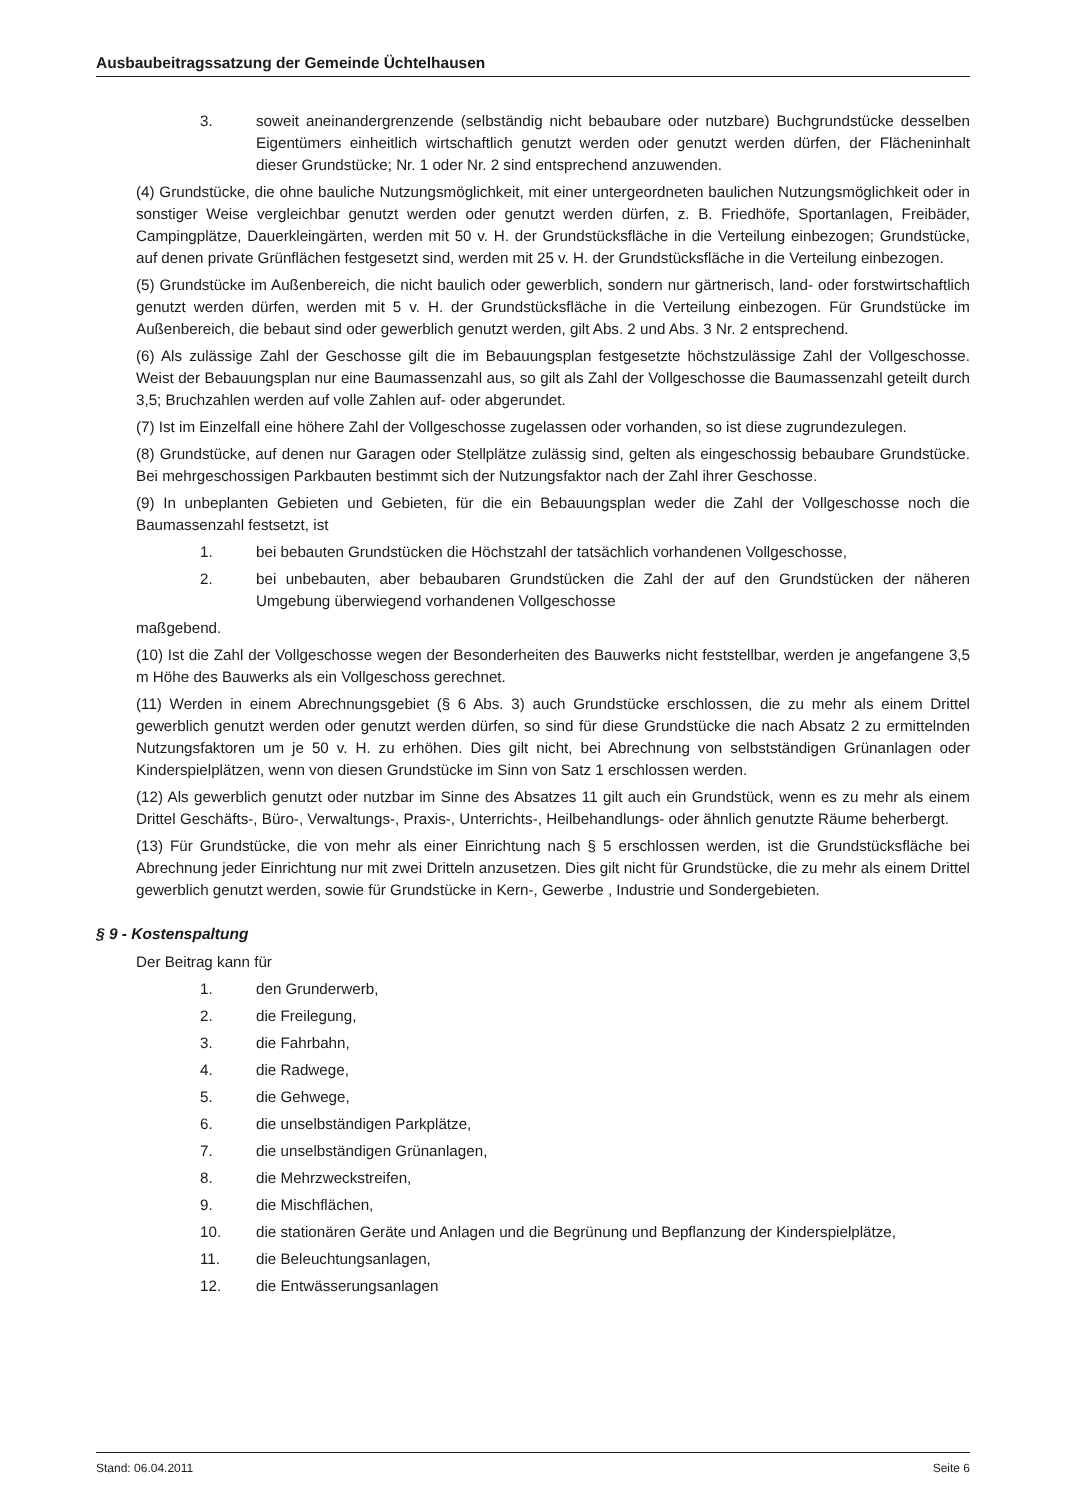Ausbaubeitragssatzung der Gemeinde Üchtelhausen
3. soweit aneinandergrenzende (selbständig nicht bebaubare oder nutzbare) Buchgrundstücke desselben Eigentümers einheitlich wirtschaftlich genutzt werden oder genutzt werden dürfen, der Flächeninhalt dieser Grundstücke; Nr. 1 oder Nr. 2 sind entsprechend anzuwenden.
(4) Grundstücke, die ohne bauliche Nutzungsmöglichkeit, mit einer untergeordneten baulichen Nutzungsmöglichkeit oder in sonstiger Weise vergleichbar genutzt werden oder genutzt werden dürfen, z. B. Friedhöfe, Sportanlagen, Freibäder, Campingplätze, Dauerkleingärten, werden mit 50 v. H. der Grundstücksfläche in die Verteilung einbezogen; Grundstücke, auf denen private Grünflächen festgesetzt sind, werden mit 25 v. H. der Grundstücksfläche in die Verteilung einbezogen.
(5) Grundstücke im Außenbereich, die nicht baulich oder gewerblich, sondern nur gärtnerisch, land- oder forstwirtschaftlich genutzt werden dürfen, werden mit 5 v. H. der Grundstücksfläche in die Verteilung einbezogen. Für Grundstücke im Außenbereich, die bebaut sind oder gewerblich genutzt werden, gilt Abs. 2 und Abs. 3 Nr. 2 entsprechend.
(6) Als zulässige Zahl der Geschosse gilt die im Bebauungsplan festgesetzte höchstzulässige Zahl der Vollgeschosse. Weist der Bebauungsplan nur eine Baumassenzahl aus, so gilt als Zahl der Vollgeschosse die Baumassenzahl geteilt durch 3,5; Bruchzahlen werden auf volle Zahlen auf- oder abgerundet.
(7) Ist im Einzelfall eine höhere Zahl der Vollgeschosse zugelassen oder vorhanden, so ist diese zugrundezulegen.
(8) Grundstücke, auf denen nur Garagen oder Stellplätze zulässig sind, gelten als eingeschossig bebaubare Grundstücke. Bei mehrgeschossigen Parkbauten bestimmt sich der Nutzungsfaktor nach der Zahl ihrer Geschosse.
(9) In unbeplanten Gebieten und Gebieten, für die ein Bebauungsplan weder die Zahl der Vollgeschosse noch die Baumassenzahl festsetzt, ist
1. bei bebauten Grundstücken die Höchstzahl der tatsächlich vorhandenen Vollgeschosse,
2. bei unbebauten, aber bebaubaren Grundstücken die Zahl der auf den Grundstücken der näheren Umgebung überwiegend vorhandenen Vollgeschosse
maßgebend.
(10) Ist die Zahl der Vollgeschosse wegen der Besonderheiten des Bauwerks nicht feststellbar, werden je angefangene 3,5 m Höhe des Bauwerks als ein Vollgeschoss gerechnet.
(11) Werden in einem Abrechnungsgebiet (§ 6 Abs. 3) auch Grundstücke erschlossen, die zu mehr als einem Drittel gewerblich genutzt werden oder genutzt werden dürfen, so sind für diese Grundstücke die nach Absatz 2 zu ermittelnden Nutzungsfaktoren um je 50 v. H. zu erhöhen. Dies gilt nicht, bei Abrechnung von selbstständigen Grünanlagen oder Kinderspielplätzen, wenn von diesen Grundstücke im Sinn von Satz 1 erschlossen werden.
(12) Als gewerblich genutzt oder nutzbar im Sinne des Absatzes 11 gilt auch ein Grundstück, wenn es zu mehr als einem Drittel Geschäfts-, Büro-, Verwaltungs-, Praxis-, Unterrichts-, Heilbehandlungs- oder ähnlich genutzte Räume beherbergt.
(13) Für Grundstücke, die von mehr als einer Einrichtung nach § 5 erschlossen werden, ist die Grundstücksfläche bei Abrechnung jeder Einrichtung nur mit zwei Dritteln anzusetzen. Dies gilt nicht für Grundstücke, die zu mehr als einem Drittel gewerblich genutzt werden, sowie für Grundstücke in Kern-, Gewerbe , Industrie und Sondergebieten.
§ 9 - Kostenspaltung
Der Beitrag kann für
1. den Grunderwerb,
2. die Freilegung,
3. die Fahrbahn,
4. die Radwege,
5. die Gehwege,
6. die unselbständigen Parkplätze,
7. die unselbständigen Grünanlagen,
8. die Mehrzweckstreifen,
9. die Mischflächen,
10. die stationären Geräte und Anlagen und die Begrünung und Bepflanzung der Kinderspielplätze,
11. die Beleuchtungsanlagen,
12. die Entwässerungsanlagen
Stand: 06.04.2011 Seite 6